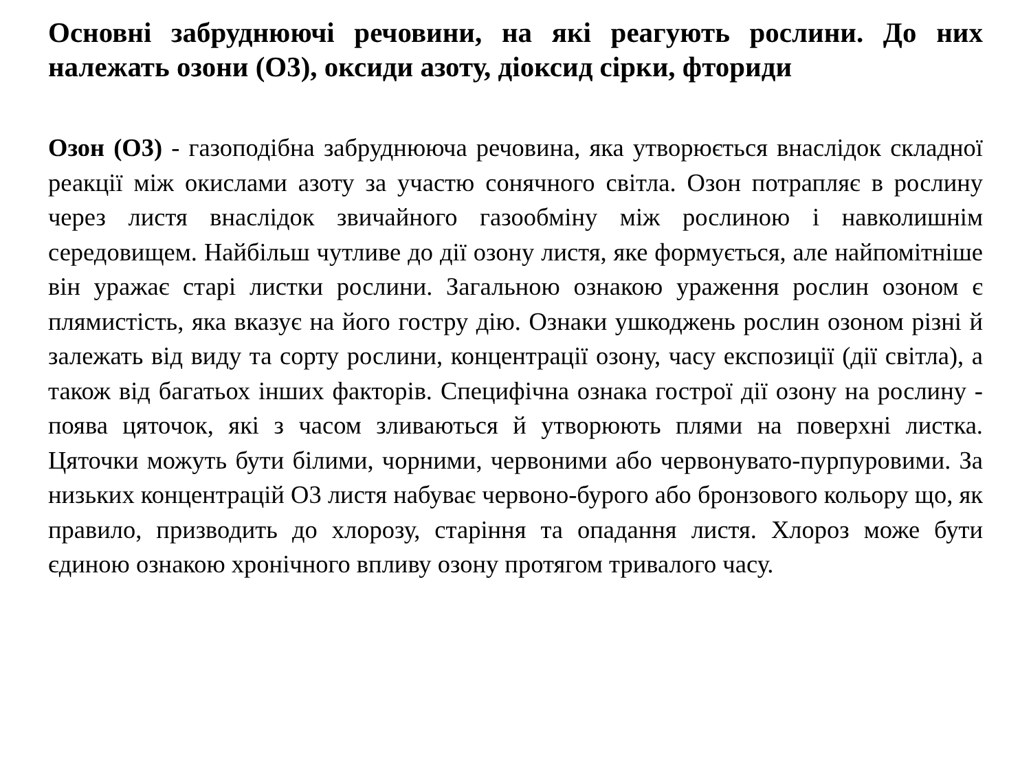Основні забруднюючі речовини, на які реагують рослини. До них належать озони (О3), оксиди азоту, діоксид сірки, фториди
Озон (О3) - газоподібна забруднююча речовина, яка утворюється внаслідок складної реакції між окислами азоту за участю сонячного світла. Озон потрапляє в рослину через листя внаслідок звичайного газообміну між рослиною і навколишнім середовищем. Найбільш чутливе до дії озону листя, яке формується, але найпомітніше він уражає старі листки рослини. Загальною ознакою ураження рослин озоном є плямистість, яка вказує на його гостру дію. Ознаки ушкоджень рослин озоном різні й залежать від виду та сорту рослини, концентрації озону, часу експозиції (дії світла), а також від багатьох інших факторів. Специфічна ознака гострої дії озону на рослину - поява цяточок, які з часом зливаються й утворюють плями на поверхні листка. Цяточки можуть бути білими, чорними, червоними або червонувато-пурпуровими. За низьких концентрацій О3 листя набуває червоно-бурого або бронзового кольору що, як правило, призводить до хлорозу, старіння та опадання листя. Хлороз може бути єдиною ознакою хронічного впливу озону протягом тривалого часу.